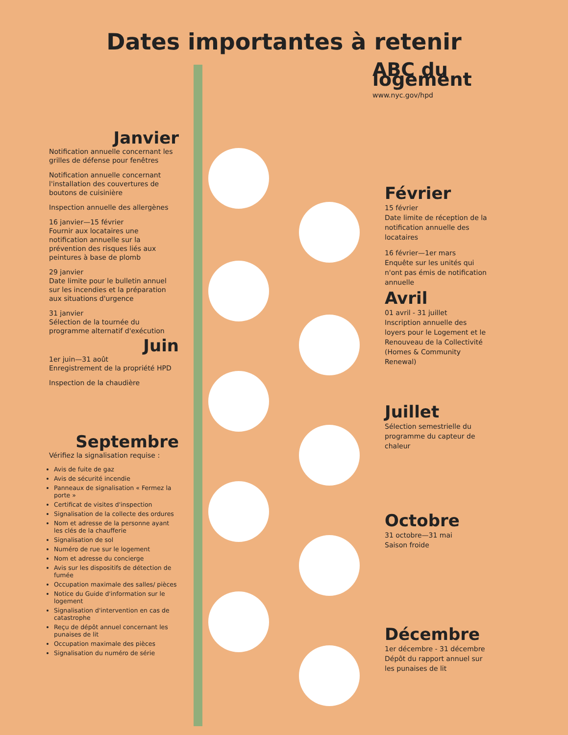Dates importantes à retenir
Janvier
Notification annuelle concernant les grilles de défense pour fenêtres
Notification annuelle concernant l'installation des couvertures de boutons de cuisinière
Inspection annuelle des allergènes
16 janvier—15 février
Fournir aux locataires une notification annuelle sur la prévention des risques liés aux peintures à base de plomb
29 janvier
Date limite pour le bulletin annuel sur les incendies et la préparation aux situations d'urgence
31 janvier
Sélection de la tournée du programme alternatif d'exécution
Juin
1er juin—31 août
Enregistrement de la propriété HPD
Inspection de la chaudière
Septembre
Vérifiez la signalisation requise :
Avis de fuite de gaz
Avis de sécurité incendie
Panneaux de signalisation « Fermez la porte »
Certificat de visites d'inspection
Signalisation de la collecte des ordures
Nom et adresse de la personne ayant les clés de la chaufferie
Signalisation de sol
Numéro de rue sur le logement
Nom et adresse du concierge
Avis sur les dispositifs de détection de fumée
Occupation maximale des salles/ pièces
Notice du Guide d'information sur le logement
Signalisation d'intervention en cas de catastrophe
Reçu de dépôt annuel concernant les punaises de lit
Occupation maximale des pièces
Signalisation du numéro de série
ABC du logement
www.nyc.gov/hpd
Février
15 février
Date limite de réception de la notification annuelle des locataires
16 février—1er mars
Enquête sur les unités qui n'ont pas émis de notification annuelle
Avril
01 avril - 31 juillet
Inscription annuelle des loyers pour le Logement et le Renouveau de la Collectivité (Homes & Community Renewal)
Juillet
Sélection semestrielle du programme du capteur de chaleur
Octobre
31 octobre—31 mai
Saison froide
Décembre
1er décembre - 31 décembre Dépôt du rapport annuel sur les punaises de lit